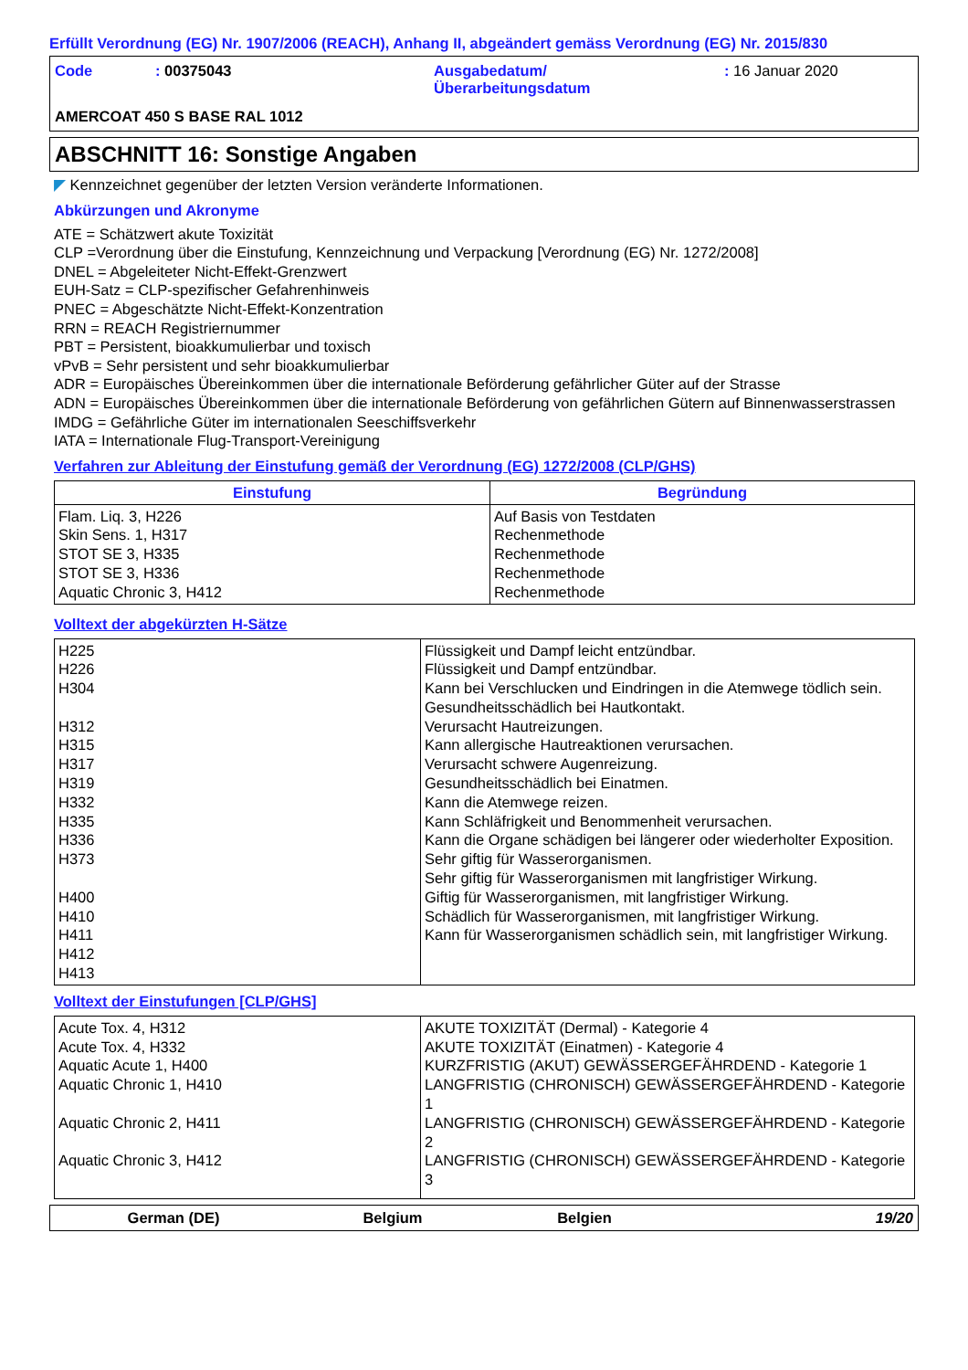Erfüllt Verordnung (EG) Nr. 1907/2006 (REACH), Anhang II, abgeändert gemäss Verordnung (EG) Nr. 2015/830
| Code | : 00375043 | Ausgabedatum/ Überarbeitungsdatum | : 16 Januar 2020 |
AMERCOAT 450 S BASE RAL 1012
ABSCHNITT 16: Sonstige Angaben
◤ Kennzeichnet gegenüber der letzten Version veränderte Informationen.
Abkürzungen und Akronyme
ATE = Schätzwert akute Toxizität
CLP =Verordnung über die Einstufung, Kennzeichnung und Verpackung [Verordnung (EG) Nr. 1272/2008]
DNEL = Abgeleiteter Nicht-Effekt-Grenzwert
EUH-Satz = CLP-spezifischer Gefahrenhinweis
PNEC = Abgeschätzte Nicht-Effekt-Konzentration
RRN = REACH Registriernummer
PBT = Persistent, bioakkumulierbar und toxisch
vPvB = Sehr persistent und sehr bioakkumulierbar
ADR = Europäisches Übereinkommen über die internationale Beförderung gefährlicher Güter auf der Strasse
ADN = Europäisches Übereinkommen über die internationale Beförderung von gefährlichen Gütern auf Binnenwasserstrassen
IMDG = Gefährliche Güter im internationalen Seeschiffsverkehr
IATA = Internationale Flug-Transport-Vereinigung
Verfahren zur Ableitung der Einstufung gemäß der Verordnung (EG) 1272/2008 (CLP/GHS)
| Einstufung | Begründung |
| --- | --- |
| Flam. Liq. 3, H226 Skin Sens. 1, H317 STOT SE 3, H335 STOT SE 3, H336 Aquatic Chronic 3, H412 | Auf Basis von Testdaten Rechenmethode Rechenmethode Rechenmethode Rechenmethode |
Volltext der abgekürzten H-Sätze
| H225 H226 H304 H312 H315 H317 H319 H332 H335 H336 H373 H400 H410 H411 H412 H413 | Flüssigkeit und Dampf leicht entzündbar. Flüssigkeit und Dampf entzündbar. Kann bei Verschlucken und Eindringen in die Atemwege tödlich sein. Gesundheitsschädlich bei Hautkontakt. Verursacht Hautreizungen. Kann allergische Hautreaktionen verursachen. Verursacht schwere Augenreizung. Gesundheitsschädlich bei Einatmen. Kann die Atemwege reizen. Kann Schläfrigkeit und Benommenheit verursachen. Kann die Organe schädigen bei längerer oder wiederholter Exposition. Sehr giftig für Wasserorganismen. Sehr giftig für Wasserorganismen mit langfristiger Wirkung. Giftig für Wasserorganismen, mit langfristiger Wirkung. Schädlich für Wasserorganismen, mit langfristiger Wirkung. Kann für Wasserorganismen schädlich sein, mit langfristiger Wirkung. |
Volltext der Einstufungen [CLP/GHS]
| Acute Tox. 4, H312 Acute Tox. 4, H332 Aquatic Acute 1, H400 Aquatic Chronic 1, H410 Aquatic Chronic 2, H411 Aquatic Chronic 3, H412 | AKUTE TOXIZITÄT (Dermal) - Kategorie 4 AKUTE TOXIZITÄT (Einatmen) - Kategorie 4 KURZFRISTIG (AKUT) GEWÄSSERGEFÄHRDEND - Kategorie 1 LANGFRISTIG (CHRONISCH) GEWÄSSERGEFÄHRDEND - Kategorie 1 LANGFRISTIG (CHRONISCH) GEWÄSSERGEFÄHRDEND - Kategorie 2 LANGFRISTIG (CHRONISCH) GEWÄSSERGEFÄHRDEND - Kategorie 3 |
German (DE) Belgium Belgien 19/20